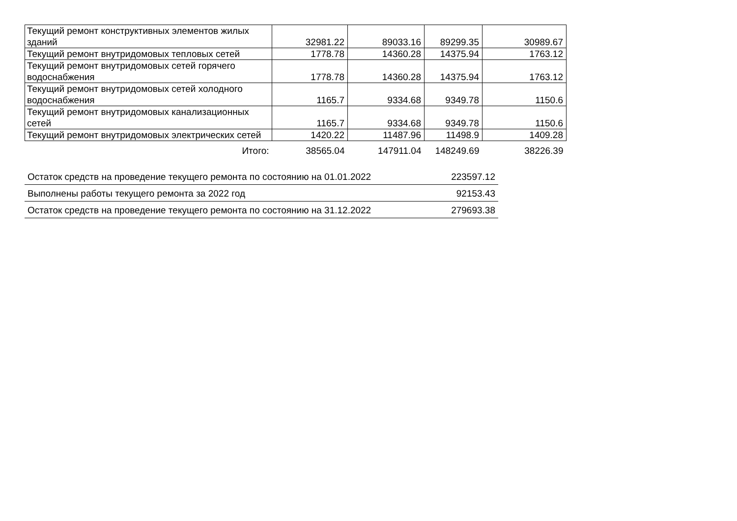| Текущий ремонт конструктивных элементов жилых зданий | 32981.22 | 89033.16 | 89299.35 | 30989.67 |
| Текущий ремонт внутридомовых тепловых сетей | 1778.78 | 14360.28 | 14375.94 | 1763.12 |
| Текущий ремонт внутридомовых сетей горячего водоснабжения | 1778.78 | 14360.28 | 14375.94 | 1763.12 |
| Текущий ремонт внутридомовых сетей холодного водоснабжения | 1165.7 | 9334.68 | 9349.78 | 1150.6 |
| Текущий ремонт внутридомовых канализационных сетей | 1165.7 | 9334.68 | 9349.78 | 1150.6 |
| Текущий ремонт внутридомовых электрических сетей | 1420.22 | 11487.96 | 11498.9 | 1409.28 |
| Итого: | 38565.04 | 147911.04 | 148249.69 | 38226.39 |
| Остаток средств на проведение текущего ремонта по состоянию на 01.01.2022 | 223597.12 |
| Выполнены работы текущего ремонта за 2022 год | 92153.43 |
| Остаток средств на проведение текущего ремонта по состоянию на 31.12.2022 | 279693.38 |